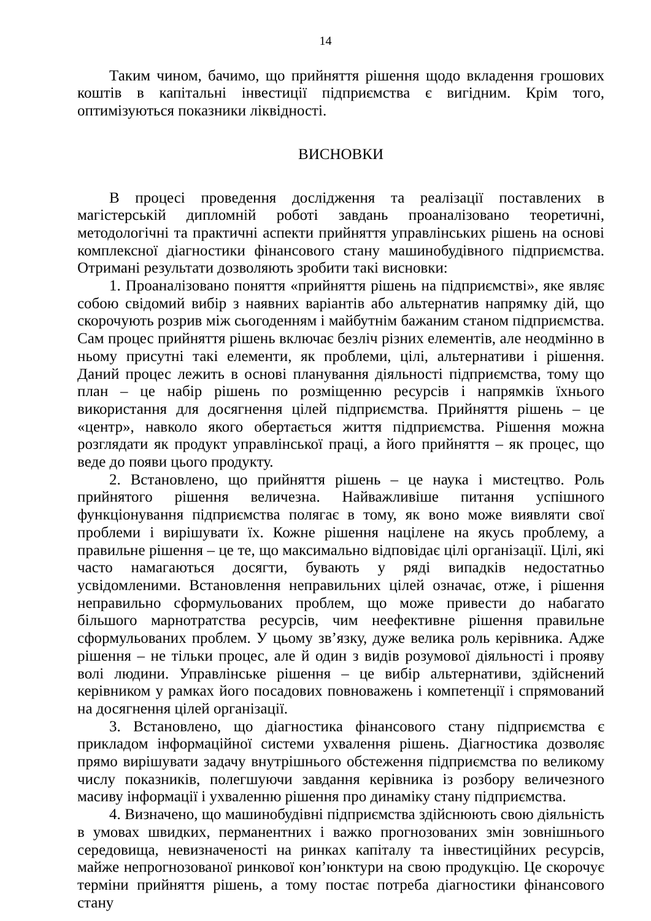14
Таким чином, бачимо, що прийняття рішення щодо вкладення грошових коштів в капітальні інвестиції підприємства є вигідним. Крім того, оптимізуються показники ліквідності.
ВИСНОВКИ
В процесі проведення дослідження та реалізації поставлених в магістерській дипломній роботі завдань проаналізовано теоретичні, методологічні та практичні аспекти прийняття управлінських рішень на основі комплексної діагностики фінансового стану машинобудівного підприємства. Отримані результати дозволяють зробити такі висновки:
1. Проаналізовано поняття «прийняття рішень на підприємстві», яке являє собою свідомий вибір з наявних варіантів або альтернатив напрямку дій, що скорочують розрив між сьогоденням і майбутнім бажаним станом підприємства. Сам процес прийняття рішень включає безліч різних елементів, але неодмінно в ньому присутні такі елементи, як проблеми, цілі, альтернативи і рішення. Даний процес лежить в основі планування діяльності підприємства, тому що план – це набір рішень по розміщенню ресурсів і напрямків їхнього використання для досягнення цілей підприємства. Прийняття рішень – це «центр», навколо якого обертається життя підприємства. Рішення можна розглядати як продукт управлінської праці, а його прийняття – як процес, що веде до появи цього продукту.
2. Встановлено, що прийняття рішень – це наука і мистецтво. Роль прийнятого рішення величезна. Найважливіше питання успішного функціонування підприємства полягає в тому, як воно може виявляти свої проблеми і вирішувати їх. Кожне рішення націлене на якусь проблему, а правильне рішення – це те, що максимально відповідає цілі організації. Цілі, які часто намагаються досягти, бувають у ряді випадків недостатньо усвідомленими. Встановлення неправильних цілей означає, отже, і рішення неправильно сформульованих проблем, що може привести до набагато більшого марнотратства ресурсів, чим неефективне рішення правильне сформульованих проблем. У цьому зв’язку, дуже велика роль керівника. Адже рішення – не тільки процес, але й один з видів розумової діяльності і прояву волі людини. Управлінське рішення – це вибір альтернативи, здійснений керівником у рамках його посадових повноважень і компетенції і спрямований на досягнення цілей організації.
3. Встановлено, що діагностика фінансового стану підприємства є прикладом інформаційної системи ухвалення рішень. Діагностика дозволяє прямо вирішувати задачу внутрішнього обстеження підприємства по великому числу показників, полегшуючи завдання керівника із розбору величезного масиву інформації і ухваленню рішення про динаміку стану підприємства.
4. Визначено, що машинобудівні підприємства здійснюють свою діяльність в умовах швидких, перманентних і важко прогнозованих змін зовнішнього середовища, невизначеності на ринках капіталу та інвестиційних ресурсів, майже непрогнозованої ринкової кон’юнктури на свою продукцію. Це скорочує терміни прийняття рішень, а тому постає потреба діагностики фінансового стану